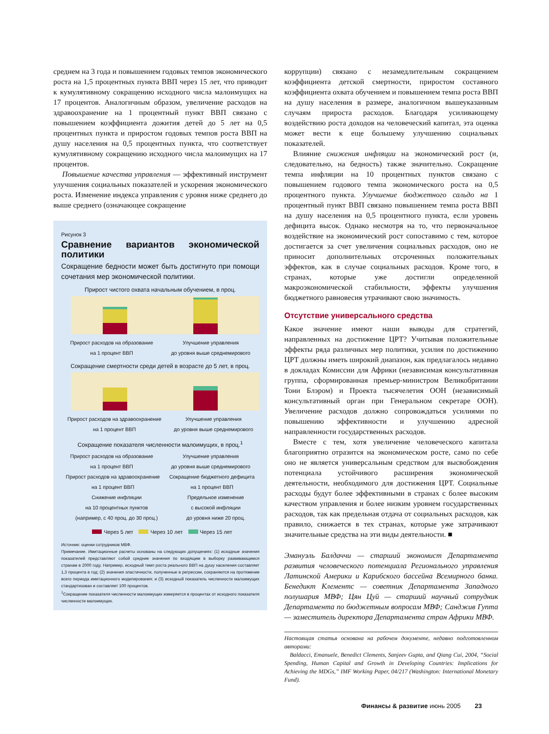среднем на 3 года и повышением годовых темпов экономического роста на 1,5 процентных пункта ВВП через 15 лет, что приводит к кумулятивному сокращению исходного числа малоимущих на 17 процентов. Аналогичным образом, увеличение расходов на здравоохранение на 1 процентный пункт ВВП связано с повышением коэффициента дожития детей до 5 лет на 0,5 процентных пункта и приростом годовых темпов роста ВВП на душу населения на 0,5 процентных пункта, что соответствует кумулятивному сокращению исходного числа малоимущих на 17 процентов.
Повышение качества управления — эффективный инструмент улучшения социальных показателей и ускорения экономического роста. Изменение индекса управления с уровня ниже среднего до выше среднего (означающее сокращение
Рисунок 3
Сравнение вариантов экономической политики
Сокращение бедности может быть достигнуто при помощи сочетания мер экономической политики.
Прирост чистого охвата начальным обучением, в проц.
Прирост расходов на образование
на 1 процент ВВП Улучшение управления
до уровня выше среднемирового
Сокращение смертности среди детей в возрасте до 5 лет, в проц.
Прирост расходов на здравоохранение
на 1 процент ВВП Улучшение управления
до уровня выше среднемирового
Сокращение показателя численности малоимущих, в проц.<sup>1</sup>
Прирост расходов на образование
на 1 процент ВВП Улучшение управления
до уровня выше среднемирового
Прирост расходов на здравоохранение
на 1 процент ВВП Сокращение бюджетного дефицита
на 1 процент ВВП
Снижение инфляции
на 10 процентных пунктов
(например, с 40 проц. до 30 проц.) Предельное изменение
с высокой инфляции
до уровня ниже 20 проц.
Через 5 лет Через 10 лет Через 15 лет
Источник: оценки сотрудников МВФ.
Примечание. Имитационные расчеты основаны на следующих допущениях: (1) исходные значения показателей представляют собой средние значения по входящим в выборку развивающимся странам в 2000 году. Например, исходный темп роста реального ВВП на душу населения составляет 1,3 процента в год; (2) значения эластичности, полученные в регрессии, сохраняются на протяжении всего периода имитационного моделирования; и (3) исходный показатель численности малоимущих стандартизован и составляет 100 процентов.
<sup>1</sup> Сокращение показателя численности малоимущих измеряется в процентах от исходного показателя численности малоимущих.
коррупции) связано с незамедлительным сокращением коэффициента детской смертности, приростом составного коэффициента охвата обучением и повышением темпа роста ВВП на душу населения в размере, аналогичном вышеуказанным случаям прироста расходов. Благодаря усиливающему воздействию роста доходов на человеческий капитал, эта оценка может вести к еще большему улучшению социальных показателей.
Влияние снижения инфляции на экономический рост (и, следовательно, на бедность) также значительно. Сокращение темпа инфляции на 10 процентных пунктов связано с повышением годового темпа экономического роста на 0,5 процентного пункта. Улучшение бюджетного сальдо на 1 процентный пункт ВВП связано повышением темпа роста ВВП на душу населения на 0,5 процентного пункта, если уровень дефицита высок. Однако несмотря на то, что первоначальное воздействие на экономический рост сопоставимо с тем, которое достигается за счет увеличения социальных расходов, оно не приносит дополнительных отсроченных положительных эффектов, как в случае социальных расходов. Кроме того, в странах, которые уже достигли определенной макроэкономической стабильности, эффекты улучшения бюджетного равновесия утрачивают свою значимость.
Отсутствие универсального средства
Какое значение имеют наши выводы для стратегий, направленных на достижение ЦРТ? Учитывая положительные эффекты ряда различных мер политики, усилия по достижению ЦРТ должны иметь широкий диапазон, как предлагалось недавно в докладах Комиссии для Африки (независимая консультативная группа, сформированная премьер-министром Великобритании Тони Блэром) и Проекта тысячелетия ООН (независимый консультативный орган при Генеральном секретаре ООН). Увеличение расходов должно сопровождаться усилиями по повышению эффективности и улучшению адресной направленности государственных расходов.
Вместе с тем, хотя увеличение человеческого капитала благоприятно отразится на экономическом росте, само по себе оно не является универсальным средством для высвобождения потенциала устойчивого расширения экономической деятельности, необходимого для достижения ЦРТ. Социальные расходы будут более эффективными в странах с более высоким качеством управления и более низким уровнем государственных расходов, так как предельная отдача от социальных расходов, как правило, снижается в тех странах, которые уже затрачивают значительные средства на эти виды деятельности. ■
Эмануэль Балдаччи — старший экономист Департамента развития человеческого потенциала Регионального управления Латинской Америки и Карибского бассейна Всемирного банка. Бенедикт Клементс — советник Департамента Западного полушария МВФ; Цян Цуй — старший научный сотрудник Департамента по бюджетным вопросам МВФ; Санджив Гупта — заместитель директора Департамента стран Африки МВФ.
Настоящая статья основана на рабочем документе, недавно подготовленном авторами:
Baldacci, Emanuele, Benedict Clements, Sanjeev Gupta, and Qiang Cui, 2004, “Social Spending, Human Capital and Growth in Developing Countries: Implications for Achieving the MDGs,” IMF Working Paper, 04/217 (Washington: International Monetary Fund).
Финансы & развитие июнь 2005 23